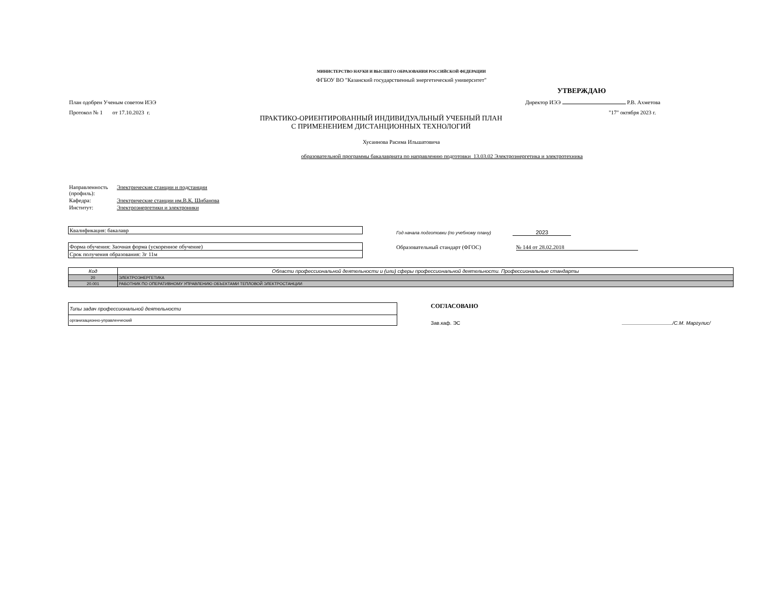МИНИСТЕРСТВО НАУКИ И ВЫСШЕГО ОБРАЗОВАНИЯ РОССИЙСКОЙ ФЕДЕРАЦИИ
ФГБОУ ВО "Казанский государственный энергетический университет"
УТВЕРЖДАЮ
План одобрен Ученым советом ИЭЭ Директор ИЭЭ Р.В. Ахметова
Протокол № 1 от 17.10.2023 г. "17" октября 2023 г.
ПРАКТИКО-ОРИЕНТИРОВАННЫЙ ИНДИВИДУАЛЬНЫЙ УЧЕБНЫЙ ПЛАН
С ПРИМЕНЕНИЕМ ДИСТАНЦИОННЫХ ТЕХНОЛОГИЙ
Хусаинова Расима Ильшатовича
образовательной программы бакалавриата по направлению подготовки 13.03.02 Электроэнергетика и электротехника
| Направленность (профиль): | Электрические станции и подстанции |
| Кафедра: | Электрические станции им.В.К. Шибанова |
| Институт: | Электроэнергетики и электроники |
| Квалификация: бакалавр |
| Форма обучения: Заочная форма (ускоренное обучение) |
| Срок получения образования: 3г 11м |
Год начала подготовки (по учебному плану) 2023
Образовательный стандарт (ФГОС) № 144 от 28.02.2018
| Код | Области профессиональной деятельности и (или) сферы профессиональной деятельности. Профессиональные стандарты |
| --- | --- |
| 20 | ЭЛЕКТРОЭНЕРГЕТИКА |
| 20.001 | РАБОТНИК ПО ОПЕРАТИВНОМУ УПРАВЛЕНИЮ ОБЪЕКТАМИ ТЕПЛОВОЙ ЭЛЕКТРОСТАНЦИИ |
| Типы задач профессиональной деятельности |
| организационно-управленческий |
СОГЛАСОВАНО
Зав.каф. ЭС /С.М. Маргулис/